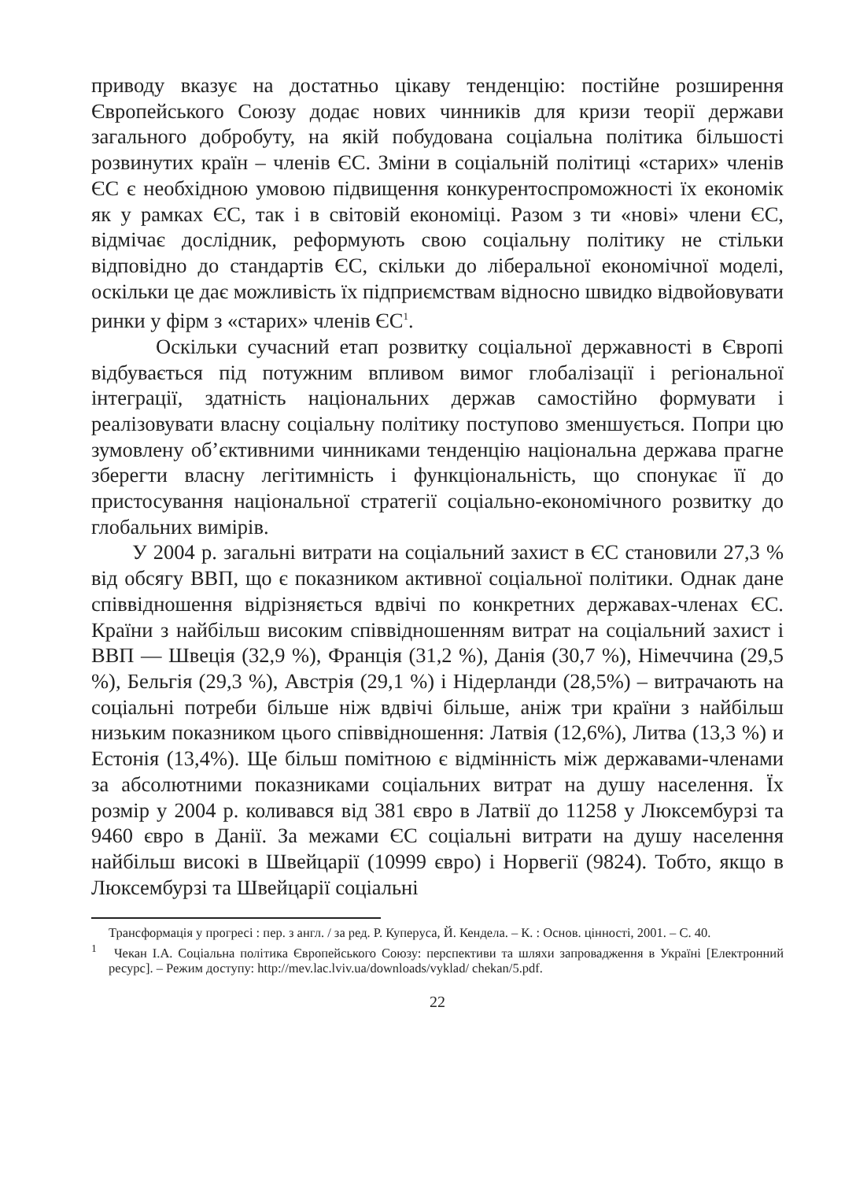приводу вказує на достатньо цікаву тенденцію: постійне розширення Європейського Союзу додає нових чинників для кризи теорії держави загального добробуту, на якій побудована соціальна політика більшості розвинутих країн – членів ЄС. Зміни в соціальній політиці «старих» членів ЄС є необхідною умовою підвищення конкурентоспроможності їх економік як у рамках ЄС, так і в світовій економіці. Разом з ти «нові» члени ЄС, відмічає дослідник, реформують свою соціальну політику не стільки відповідно до стандартів ЄС, скільки до ліберальної економічної моделі, оскільки це дає можливість їх підприємствам відносно швидко відвойовувати ринки у фірм з «старих» членів ЄС<sup>1</sup>.
Оскільки сучасний етап розвитку соціальної державності в Європі відбувається під потужним впливом вимог глобалізації і регіональної інтеграції, здатність національних держав самостійно формувати і реалізовувати власну соціальну політику поступово зменшується. Попри цю зумовлену об’єктивними чинниками тенденцію національна держава прагне зберегти власну легітимність і функціональність, що спонукає її до пристосування національної стратегії соціально-економічного розвитку до глобальних вимірів.
У 2004 р. загальні витрати на соціальний захист в ЄС становили 27,3 % від обсягу ВВП, що є показником активної соціальної політики. Однак дане співвідношення відрізняється вдвічі по конкретних державах-членах ЄС. Країни з найбільш високим співвідношенням витрат на соціальний захист і ВВП — Швеція (32,9 %), Франція (31,2 %), Данія (30,7 %), Німеччина (29,5 %), Бельгія (29,3 %), Австрія (29,1 %) і Нідерланди (28,5%) – витрачають на соціальні потреби більше ніж вдвічі більше, аніж три країни з найбільш низьким показником цього співвідношення: Латвія (12,6%), Литва (13,3 %) и Естонія (13,4%). Ще більш помітною є відмінність між державами-членами за абсолютними показниками соціальних витрат на душу населення. Їх розмір у 2004 р. коливався від 381 євро в Латвії до 11258 у Люксембурзі та 9460 євро в Данії. За межами ЄС соціальні витрати на душу населення найбільш високі в Швейцарії (10999 євро) і Норвегії (9824). Тобто, якщо в Люксембурзі та Швейцарії соціальні
Трансформація у прогресі : пер. з англ. / за ред. Р. Куперуса, Й. Кендела. – К. : Основ. цінності, 2001. – С. 40.
<sup>1</sup> Чекан І.А. Соціальна політика Європейського Союзу: перспективи та шляхи запровадження в Україні [Електронний ресурс]. – Режим доступу: http://mev.lac.lviv.ua/downloads/vyklad/ chekan/5.pdf.
22